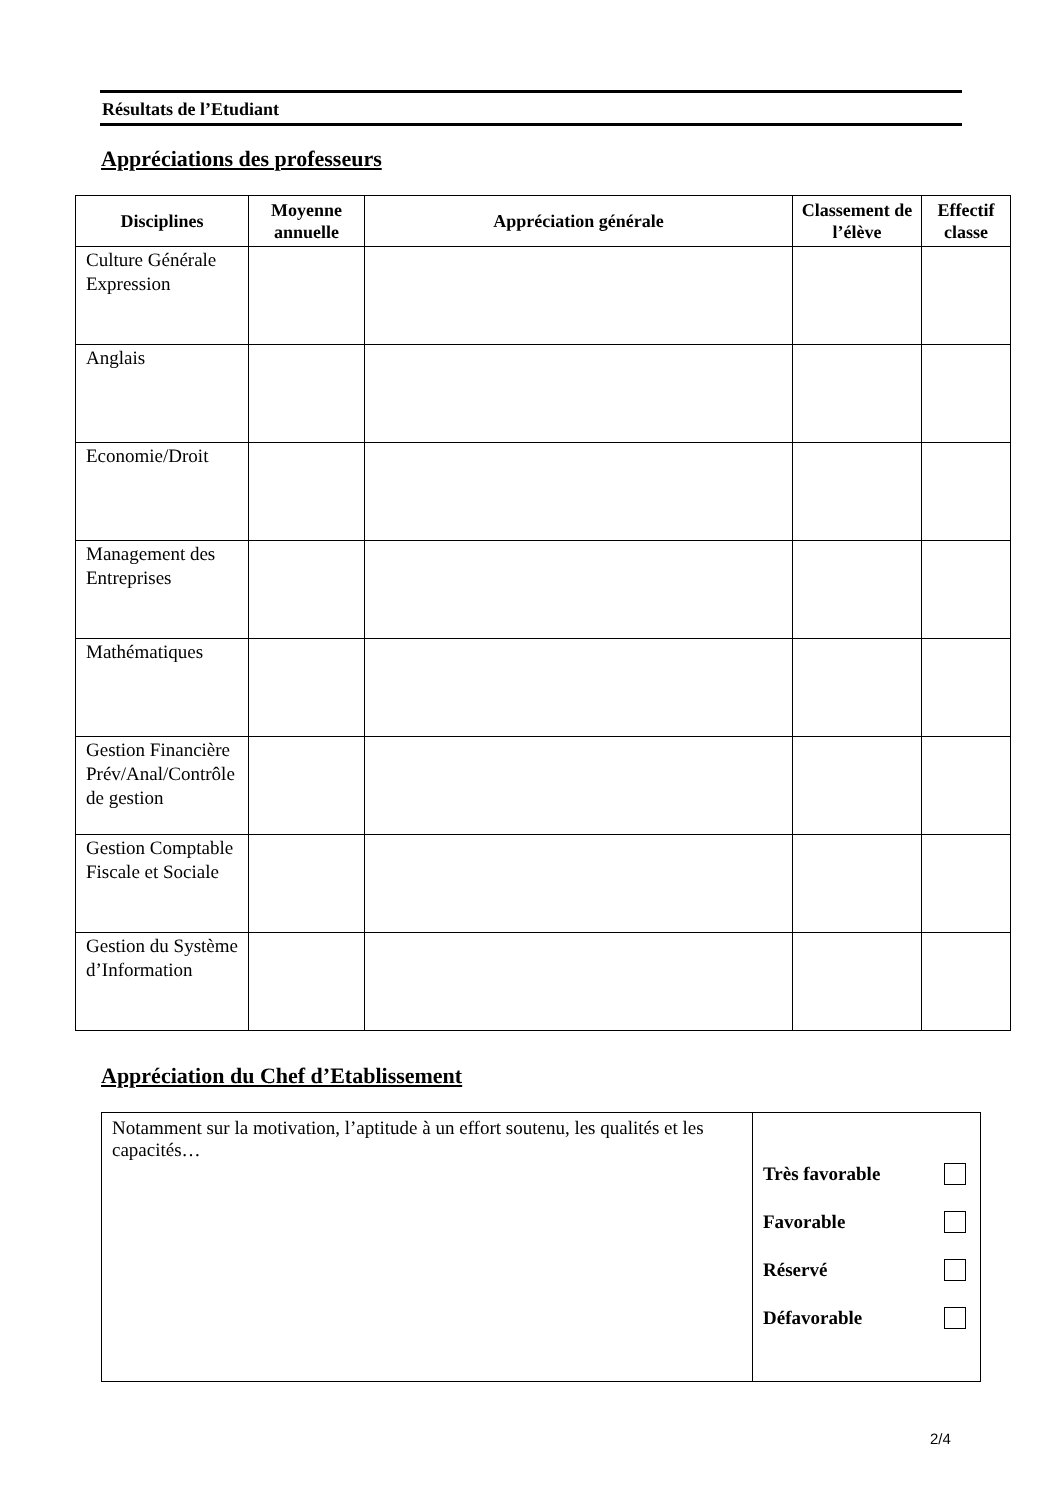Résultats de l’Etudiant
Appréciations des professeurs
| Disciplines | Moyenne annuelle | Appréciation générale | Classement de l’élève | Effectif classe |
| --- | --- | --- | --- | --- |
| Culture Générale Expression | | | | |
| Anglais | | | | |
| Economie/Droit | | | | |
| Management des Entreprises | | | | |
| Mathématiques | | | | |
| Gestion Financière Prév/Anal/Contrôle de gestion | | | | |
| Gestion Comptable Fiscale et Sociale | | | | |
| Gestion du Système d’Information | | | | |
Appréciation du Chef d’Etablissement
| Notamment sur la motivation, l’aptitude à un effort soutenu, les qualités et les capacités… | Très favorable Favorable Réservé Défavorable |
2/4